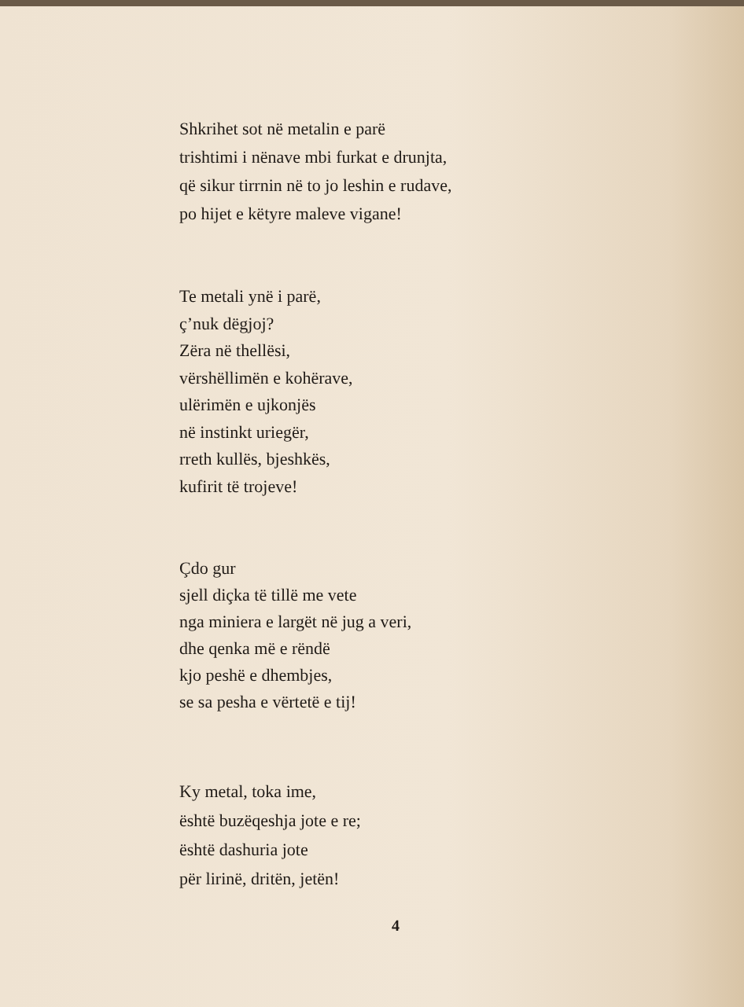Shkrihet sot në metalin e parë
trishtimi i nënave mbi furkat e drunjta,
që sikur tirrnin në to jo leshin e rudave,
po hijet e këtyre maleve vigane!
Te metali ynë i parë,
ç’nuk dëgjoj?
Zëra në thellësi,
vërshëllimën e kohërave,
ulërimën e ujkonjës
në instinkt uriegër,
rreth kullës, bjeshkës,
kufirit të trojeve!
Çdo gur
sjell diçka të tillë me vete
nga miniera e largët në jug a veri,
dhe qenka më e rëndë
kjo peshë e dhembjes,
se sa pesha e vërtetë e tij!
Ky metal, toka ime,
është buzëqeshja jote e re;
është dashuria jote
për lirinë, dritën, jetën!
4